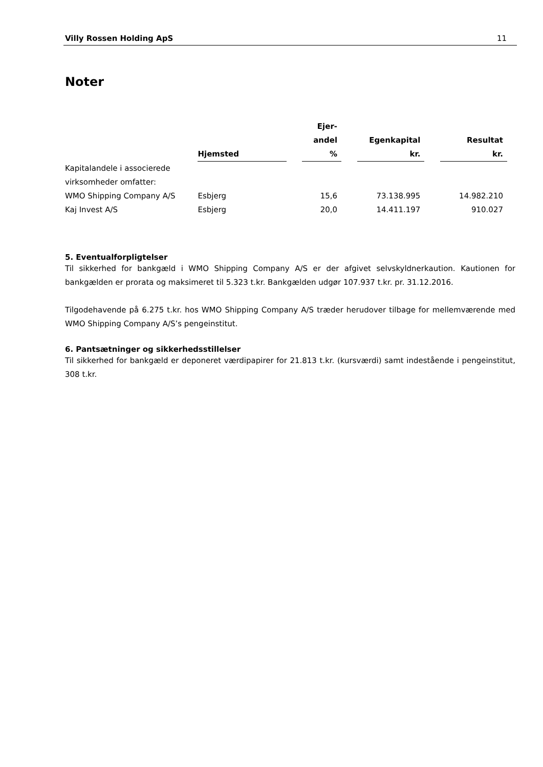Villy Rossen Holding ApS 11
Noter
| | Hjemsted | | Ejer- andel % | | Egenkapital kr. | | Resultat kr. |
| --- | --- | --- | --- | --- | --- | --- | --- |
| Kapitalandele i associerede virksomheder omfatter: | | | | | | | |
| WMO Shipping Company A/S | Esbjerg | | 15,6 | | 73.138.995 | | 14.982.210 |
| Kaj Invest A/S | Esbjerg | | 20,0 | | 14.411.197 | | 910.027 |
5. Eventualforpligtelser
Til sikkerhed for bankgæld i WMO Shipping Company A/S er der afgivet selvskyldnerkaution. Kautionen for bankgælden er prorata og maksimeret til 5.323 t.kr. Bankgælden udgør 107.937 t.kr. pr. 31.12.2016.
Tilgodehavende på 6.275 t.kr. hos WMO Shipping Company A/S træder herudover tilbage for mellemværende med WMO Shipping Company A/S’s pengeinstitut.
6. Pantsætninger og sikkerhedsstillelser
Til sikkerhed for bankgæld er deponeret værdipapirer for 21.813 t.kr. (kursværdi) samt indestående i pengeinstitut, 308 t.kr.